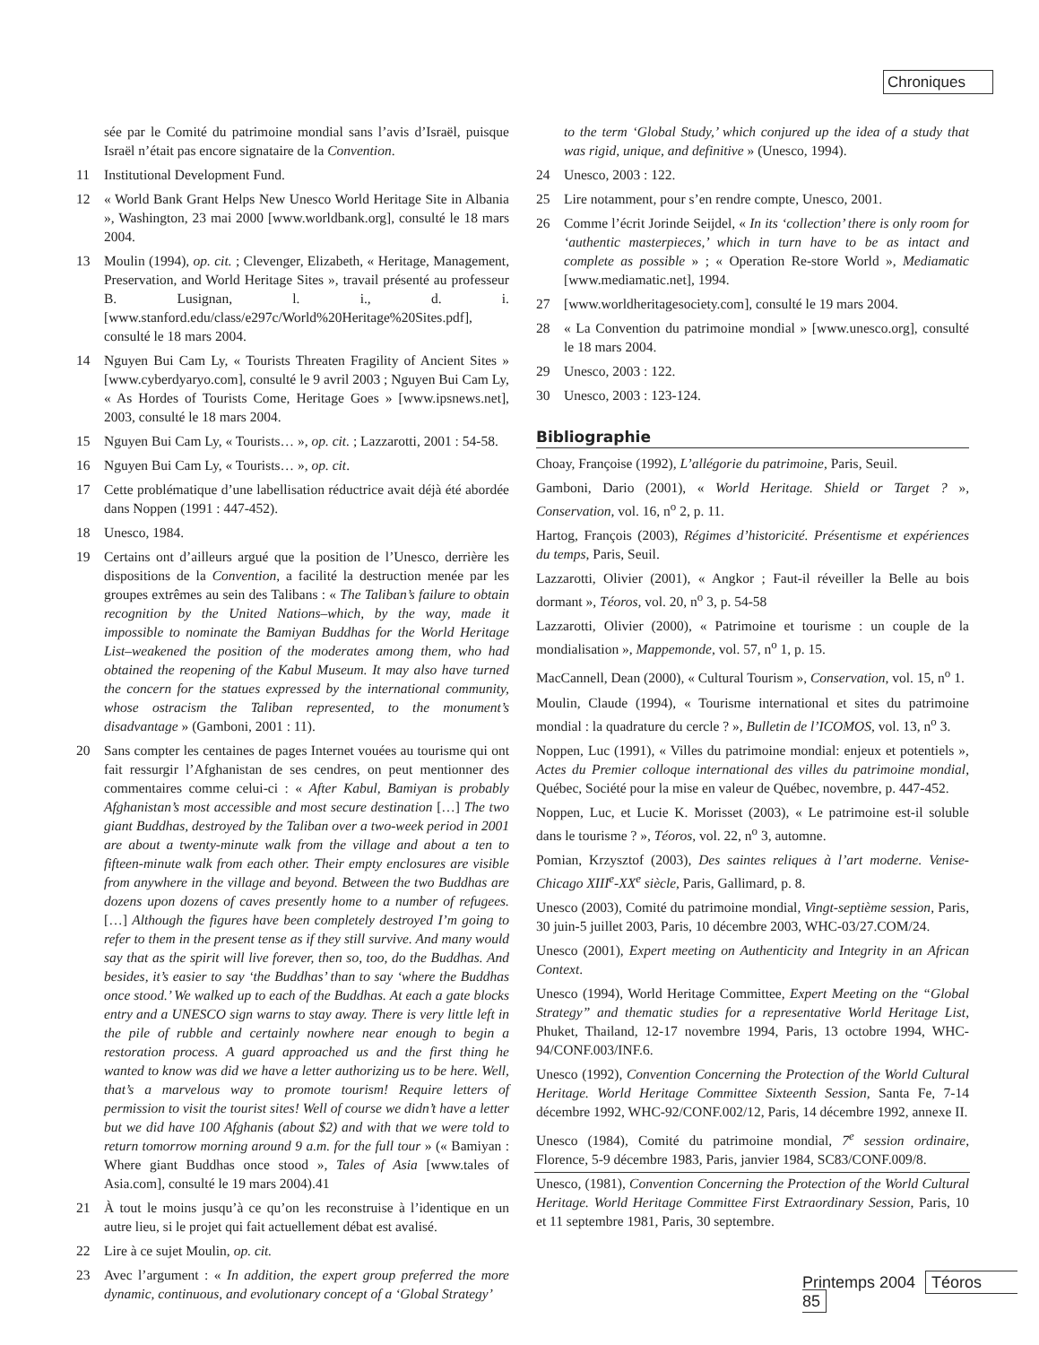Chroniques
sée par le Comité du patrimoine mondial sans l’avis d’Israël, puisque Israël n’était pas encore signataire de la Convention.
11 Institutional Development Fund.
12 « World Bank Grant Helps New Unesco World Heritage Site in Albania », Washington, 23 mai 2000 [www.worldbank.org], consulté le 18 mars 2004.
13 Moulin (1994), op. cit. ; Clevenger, Elizabeth, « Heritage, Management, Preservation, and World Heritage Sites », travail présenté au professeur B. Lusignan, l. i., d. i. [www.stanford.edu/class/e297c/World%20Heritage%20Sites.pdf], consulté le 18 mars 2004.
14 Nguyen Bui Cam Ly, « Tourists Threaten Fragility of Ancient Sites » [www.cyberdyaryo.com], consulté le 9 avril 2003 ; Nguyen Bui Cam Ly, « As Hordes of Tourists Come, Heritage Goes » [www.ipsnews.net], 2003, consulté le 18 mars 2004.
15 Nguyen Bui Cam Ly, « Tourists… », op. cit. ; Lazzarotti, 2001 : 54-58.
16 Nguyen Bui Cam Ly, « Tourists… », op. cit.
17 Cette problématique d’une labellisation réductrice avait déjà été abordée dans Noppen (1991 : 447-452).
18 Unesco, 1984.
19 Certains ont d’ailleurs argué que la position de l’Unesco, derrière les dispositions de la Convention, a facilité la destruction menée par les groupes extrêmes au sein des Talibans : « The Taliban’s failure to obtain recognition by the United Nations–which, by the way, made it impossible to nominate the Bamiyan Buddhas for the World Heritage List–weakened the position of the moderates among them, who had obtained the reopening of the Kabul Museum. It may also have turned the concern for the statues expressed by the international community, whose ostracism the Taliban represented, to the monument’s disadvantage » (Gamboni, 2001 : 11).
20 Sans compter les centaines de pages Internet vouées au tourisme qui ont fait ressurgir l’Afghanistan de ses cendres, on peut mentionner des commentaires comme celui-ci : « After Kabul, Bamiyan is probably Afghanistan’s most accessible and most secure destination […] The two giant Buddhas, destroyed by the Taliban over a two-week period in 2001 are about a twenty-minute walk from the village and about a ten to fifteen-minute walk from each other. Their empty enclosures are visible from anywhere in the village and beyond. Between the two Buddhas are dozens upon dozens of caves presently home to a number of refugees. […] Although the figures have been completely destroyed I’m going to refer to them in the present tense as if they still survive. And many would say that as the spirit will live forever, then so, too, do the Buddhas. And besides, it’s easier to say ‘the Buddhas’ than to say ‘where the Buddhas once stood.’ We walked up to each of the Buddhas. At each a gate blocks entry and a UNESCO sign warns to stay away. There is very little left in the pile of rubble and certainly nowhere near enough to begin a restoration process. A guard approached us and the first thing he wanted to know was did we have a letter authorizing us to be here. Well, that’s a marvelous way to promote tourism! Require letters of permission to visit the tourist sites! Well of course we didn’t have a letter but we did have 100 Afghanis (about $2) and with that we were told to return tomorrow morning around 9 a.m. for the full tour » (« Bamiyan : Where giant Buddhas once stood », Tales of Asia [www.tales of Asia.com], consulté le 19 mars 2004).41
21 À tout le moins jusqu’à ce qu’on les reconstruise à l’identique en un autre lieu, si le projet qui fait actuellement débat est avalisé.
22 Lire à ce sujet Moulin, op. cit.
23 Avec l’argument : « In addition, the expert group preferred the more dynamic, continuous, and evolutionary concept of a ‘Global Strategy’
to the term ‘Global Study,’ which conjured up the idea of a study that was rigid, unique, and definitive » (Unesco, 1994).
24 Unesco, 2003 : 122.
25 Lire notamment, pour s’en rendre compte, Unesco, 2001.
26 Comme l’écrit Jorinde Seijdel, « In its ‘collection’ there is only room for ‘authentic masterpieces,’ which in turn have to be as intact and complete as possible » ; « Operation Re-store World », Mediamatic [www.mediamatic.net], 1994.
27 [www.worldheritagesociety.com], consulté le 19 mars 2004.
28 « La Convention du patrimoine mondial » [www.unesco.org], consulté le 18 mars 2004.
29 Unesco, 2003 : 122.
30 Unesco, 2003 : 123-124.
Bibliographie
Choay, Françoise (1992), L’allégorie du patrimoine, Paris, Seuil.
Gamboni, Dario (2001), « World Heritage. Shield or Target ? », Conservation, vol. 16, n<sup>o</sup> 2, p. 11.
Hartog, François (2003), Régimes d’historicité. Présentisme et expériences du temps, Paris, Seuil.
Lazzarotti, Olivier (2001), « Angkor ; Faut-il réveiller la Belle au bois dormant », Téoros, vol. 20, n<sup>o</sup> 3, p. 54-58
Lazzarotti, Olivier (2000), « Patrimoine et tourisme : un couple de la mondialisation », Mappemonde, vol. 57, n<sup>o</sup> 1, p. 15.
MacCannell, Dean (2000), « Cultural Tourism », Conservation, vol. 15, n<sup>o</sup> 1.
Moulin, Claude (1994), « Tourisme international et sites du patrimoine mondial : la quadrature du cercle ? », Bulletin de l’ICOMOS, vol. 13, n<sup>o</sup> 3.
Noppen, Luc (1991), « Villes du patrimoine mondial: enjeux et potentiels », Actes du Premier colloque international des villes du patrimoine mondial, Québec, Société pour la mise en valeur de Québec, novembre, p. 447-452.
Noppen, Luc, et Lucie K. Morisset (2003), « Le patrimoine est-il soluble dans le tourisme ? », Téoros, vol. 22, n<sup>o</sup> 3, automne.
Pomian, Krzysztof (2003), Des saintes reliques à l’art moderne. Venise-Chicago XIII<sup>e</sup>-XX<sup>e</sup> siècle, Paris, Gallimard, p. 8.
Unesco (2003), Comité du patrimoine mondial, Vingt-septième session, Paris, 30 juin-5 juillet 2003, Paris, 10 décembre 2003, WHC-03/27.COM/24.
Unesco (2001), Expert meeting on Authenticity and Integrity in an African Context.
Unesco (1994), World Heritage Committee, Expert Meeting on the “Global Strategy” and thematic studies for a representative World Heritage List, Phuket, Thailand, 12-17 novembre 1994, Paris, 13 octobre 1994, WHC-94/CONF.003/INF.6.
Unesco (1992), Convention Concerning the Protection of the World Cultural Heritage. World Heritage Committee Sixteenth Session, Santa Fe, 7-14 décembre 1992, WHC-92/CONF.002/12, Paris, 14 décembre 1992, annexe II.
Unesco (1984), Comité du patrimoine mondial, 7<sup>e</sup> session ordinaire, Florence, 5-9 décembre 1983, Paris, janvier 1984, SC83/CONF.009/8.
Unesco, (1981), Convention Concerning the Protection of the World Cultural Heritage. World Heritage Committee First Extraordinary Session, Paris, 10 et 11 septembre 1981, Paris, 30 septembre.
Printemps 2004 Téoros 85